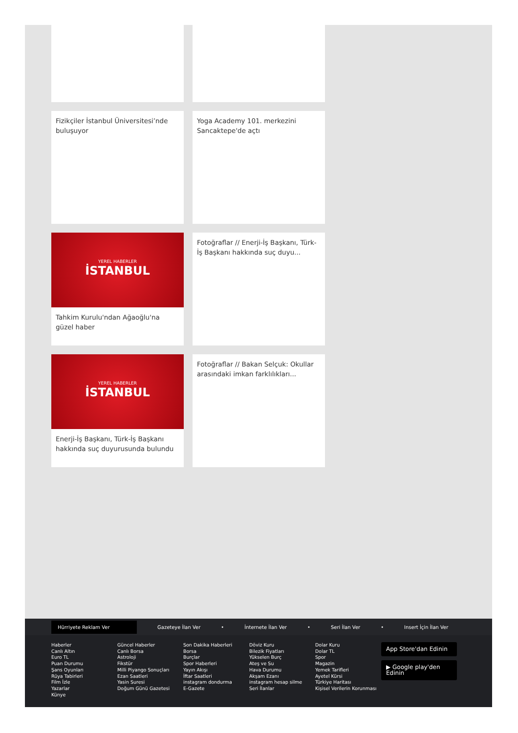Fizikçiler İstanbul Üniversitesi’nde buluşuyor
Yoga Academy 101. merkezini Sancaktepe'de açtı
YEREL HABERLER
İSTANBUL
Tahkim Kurulu'ndan Ağaoğlu'na güzel haber
Fotoğraflar // Enerji-İş Başkanı, Türk-İş Başkanı hakkında suç duyu...
YEREL HABERLER
İSTANBUL
Enerji-İş Başkanı, Türk-İş Başkanı hakkında suç duyurusunda bulundu
Fotoğraflar // Bakan Selçuk: Okullar arasındaki imkan farklılıkları...
Hürriyete Reklam Ver
Gazeteye İlan Ver • İnternete İlan Ver • Seri İlan Ver • Insert İçin İlan Ver
Haberler
Canlı Altın
Euro TL
Puan Durumu
Şans Oyunları
Rüya Tabirleri
Film İzle
Yazarlar
Künye
Güncel Haberler
Canlı Borsa
Astroloji
Fikstür
Milli Piyango Sonuçları
Ezan Saatleri
Yasin Suresi
Doğum Günü Gazetesi
Son Dakika Haberleri
Borsa
Burçlar
Spor Haberleri
Yayın Akışı
İftar Saatleri
instagram dondurma
E-Gazete
Döviz Kuru
Bilezik Fiyatları
Yükselen Burç
Ateş ve Su
Hava Durumu
Akşam Ezanı
instagram hesap silme
Seri İlanlar
Dolar Kuru
Dolar TL
Spor
Magazin
Yemek Tarifleri
Ayetel Kürsi
Türkiye Haritası
Kişisel Verilerin Korunması
App Store'dan Edinin
▶ Google play'den Edinin